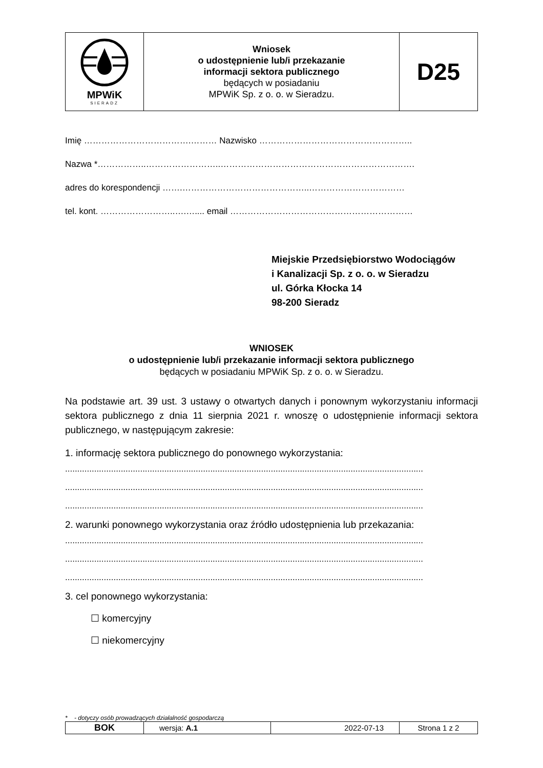| MPWiK SIERADZ | Wniosek o udostępnienie lub/i przekazanie informacji sektora publicznego będących w posiadaniu MPWiK Sp. z o. o. w Sieradzu. | D25 |
Imię ……………………………….……… Nazwisko ……………………………………………..
Nazwa *……………..……………………..………………………………………………………….
adres do korespondencji …….……………………………………..……………………………
tel. kont. ……………………..….….... email ………………………………………………………
Miejskie Przedsiębiorstwo Wodociągów
i Kanalizacji Sp. z o. o. w Sieradzu
ul. Górka Kłocka 14
98-200 Sieradz
WNIOSEK
o udostępnienie lub/i przekazanie informacji sektora publicznego
będących w posiadaniu MPWiK Sp. z o. o. w Sieradzu.
Na podstawie art. 39 ust. 3 ustawy o otwartych danych i ponownym wykorzystaniu informacji sektora publicznego z dnia 11 sierpnia 2021 r. wnoszę o udostępnienie informacji sektora publicznego, w następującym zakresie:
1. informację sektora publicznego do ponownego wykorzystania:
....................................................................................................................................................
....................................................................................................................................................
....................................................................................................................................................
2. warunki ponownego wykorzystania oraz źródło udostępnienia lub przekazania:
....................................................................................................................................................
....................................................................................................................................................
....................................................................................................................................................
3. cel ponownego wykorzystania:
☐ komercyjny
☐ niekomercyjny
* - dotyczy osób prowadzących działalność gospodarczą
| BOK | wersja: A.1 | 2022-07-13 | Strona 1 z 2 |